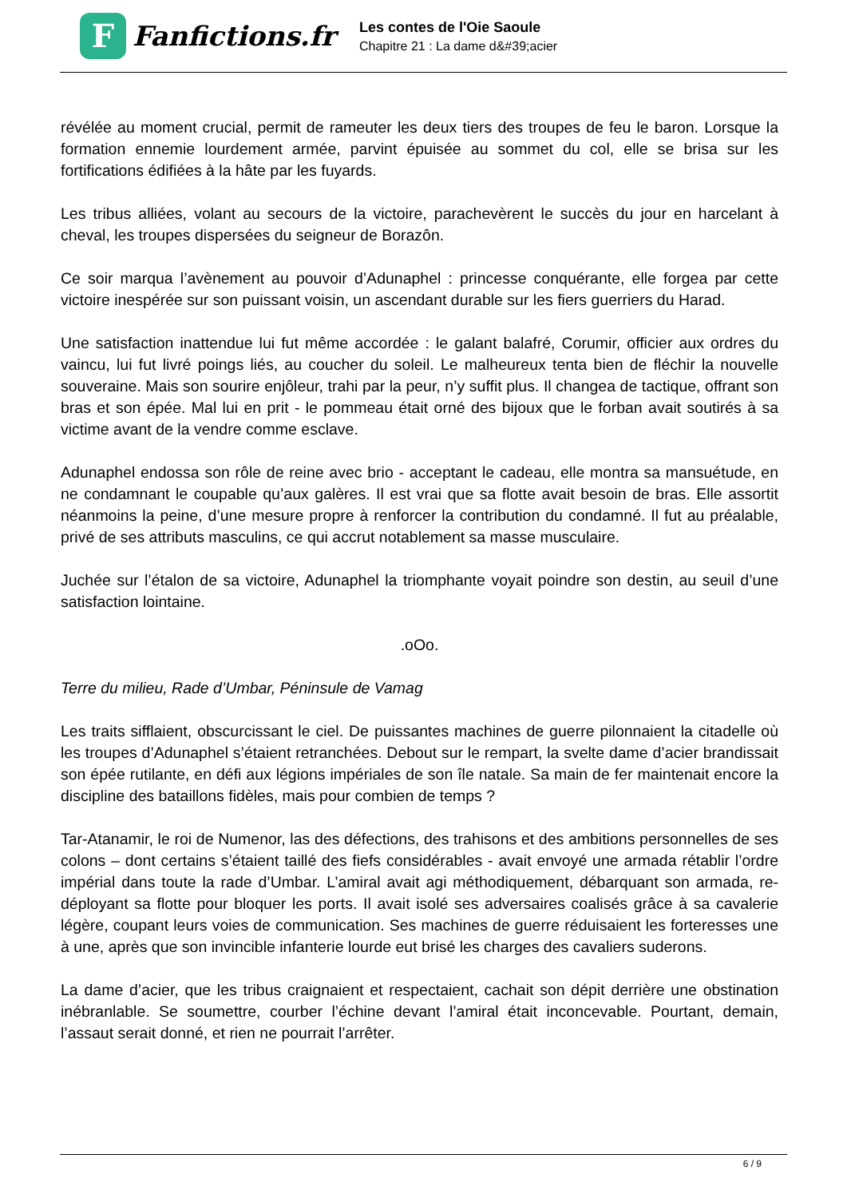F
Fanfictions.fr
Les contes de l'Oie Saoule
Chapitre 21 : La dame d&#39;acier
révélée au moment crucial, permit de rameuter les deux tiers des troupes de feu le baron. Lorsque la formation ennemie lourdement armée, parvint épuisée au sommet du col, elle se brisa sur les fortifications édifiées à la hâte par les fuyards.
Les tribus alliées, volant au secours de la victoire, parachevèrent le succès du jour en harcelant à cheval, les troupes dispersées du seigneur de Borazôn.
Ce soir marqua l’avènement au pouvoir d’Adunaphel : princesse conquérante, elle forgea par cette victoire inespérée sur son puissant voisin, un ascendant durable sur les fiers guerriers du Harad.
Une satisfaction inattendue lui fut même accordée : le galant balafré, Corumir, officier aux ordres du vaincu, lui fut livré poings liés, au coucher du soleil. Le malheureux tenta bien de fléchir la nouvelle souveraine. Mais son sourire enjôleur, trahi par la peur, n’y suffit plus. Il changea de tactique, offrant son bras et son épée. Mal lui en prit - le pommeau était orné des bijoux que le forban avait soutirés à sa victime avant de la vendre comme esclave.
Adunaphel endossa son rôle de reine avec brio - acceptant le cadeau, elle montra sa mansuétude, en ne condamnant le coupable qu’aux galères. Il est vrai que sa flotte avait besoin de bras. Elle assortit néanmoins la peine, d’une mesure propre à renforcer la contribution du condamné. Il fut au préalable, privé de ses attributs masculins, ce qui accrut notablement sa masse musculaire.
Juchée sur l’étalon de sa victoire, Adunaphel la triomphante voyait poindre son destin, au seuil d’une satisfaction lointaine.
.oOo.
Terre du milieu, Rade d’Umbar, Péninsule de Vamag
Les traits sifflaient, obscurcissant le ciel. De puissantes machines de guerre pilonnaient la citadelle où les troupes d’Adunaphel s’étaient retranchées. Debout sur le rempart, la svelte dame d’acier brandissait son épée rutilante, en défi aux légions impériales de son île natale. Sa main de fer maintenait encore la discipline des bataillons fidèles, mais pour combien de temps ?
Tar-Atanamir, le roi de Numenor, las des défections, des trahisons et des ambitions personnelles de ses colons – dont certains s’étaient taillé des fiefs considérables - avait envoyé une armada rétablir l’ordre impérial dans toute la rade d’Umbar. L’amiral avait agi méthodiquement, débarquant son armada, re-déployant sa flotte pour bloquer les ports. Il avait isolé ses adversaires coalisés grâce à sa cavalerie légère, coupant leurs voies de communication. Ses machines de guerre réduisaient les forteresses une à une, après que son invincible infanterie lourde eut brisé les charges des cavaliers suderons.
La dame d’acier, que les tribus craignaient et respectaient, cachait son dépit derrière une obstination inébranlable. Se soumettre, courber l’échine devant l’amiral était inconcevable. Pourtant, demain, l’assaut serait donné, et rien ne pourrait l’arrêter.
6 / 9